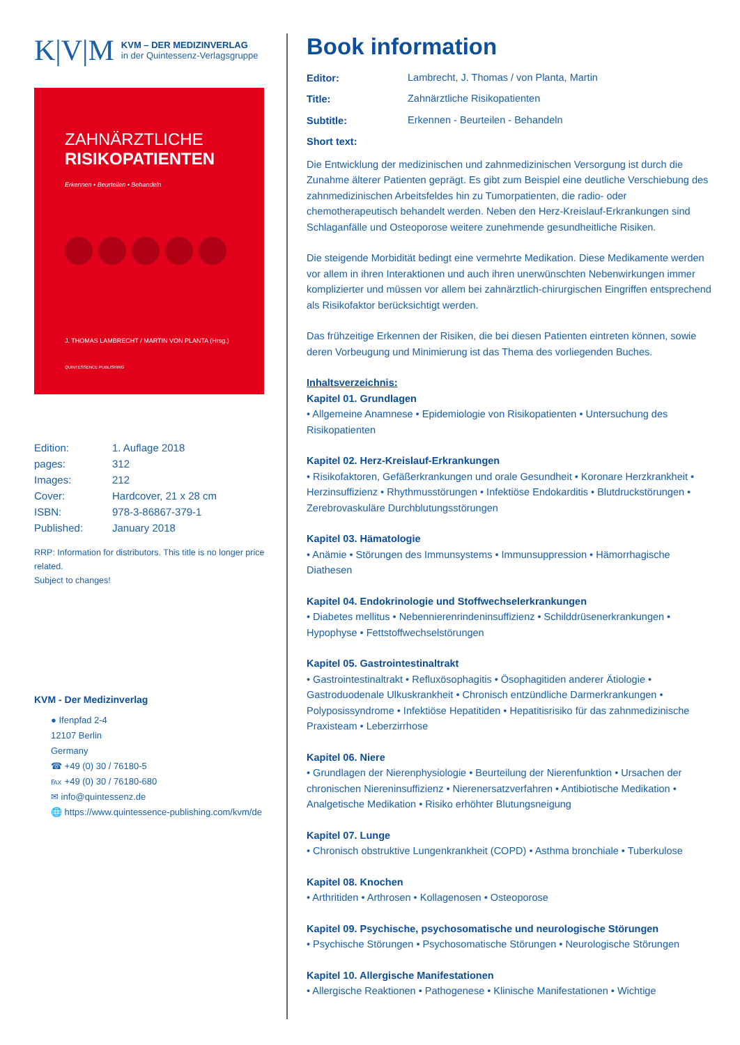K|V|M
KVM – DER MEDIZINVERLAG
in der Quintessenz-Verlagsgruppe
ZAHNÄRZTLICHE
RISIKOPATIENTEN
Erkennen • Beurteilen • Behandeln
J. THOMAS LAMBRECHT / MARTIN VON PLANTA (Hrsg.)
QUINTESSENCE PUBLISHING
| Edition: | 1. Auflage 2018 |
| pages: | 312 |
| Images: | 212 |
| Cover: | Hardcover, 21 x 28 cm |
| ISBN: | 978-3-86867-379-1 |
| Published: | January 2018 |
RRP: Information for distributors. This title is no longer price related.
Subject to changes!
KVM - Der Medizinverlag
● Ifenpfad 2-4
12107 Berlin
Germany
☎ +49 (0) 30 / 76180-5
℻ +49 (0) 30 / 76180-680
✉ info@quintessenz.de
🌐 https://www.quintessence-publishing.com/kvm/de
Book information
| Editor: | Lambrecht, J. Thomas / von Planta, Martin |
| Title: | Zahnärztliche Risikopatienten |
| Subtitle: | Erkennen - Beurteilen - Behandeln |
| Short text: | |
Die Entwicklung der medizinischen und zahnmedizinischen Versorgung ist durch die Zunahme älterer Patienten geprägt. Es gibt zum Beispiel eine deutliche Verschiebung des zahnmedizinischen Arbeitsfeldes hin zu Tumorpatienten, die radio- oder chemotherapeutisch behandelt werden. Neben den Herz-Kreislauf-Erkrankungen sind Schlaganfälle und Osteoporose weitere zunehmende gesundheitliche Risiken.
Die steigende Morbidität bedingt eine vermehrte Medikation. Diese Medikamente werden vor allem in ihren Interaktionen und auch ihren unerwünschten Nebenwirkungen immer komplizierter und müssen vor allem bei zahnärztlich-chirurgischen Eingriffen entsprechend als Risikofaktor berücksichtigt werden.
Das frühzeitige Erkennen der Risiken, die bei diesen Patienten eintreten können, sowie deren Vorbeugung und Minimierung ist das Thema des vorliegenden Buches.
Inhaltsverzeichnis:
Kapitel 01. Grundlagen
• Allgemeine Anamnese • Epidemiologie von Risikopatienten • Untersuchung des Risikopatienten
Kapitel 02. Herz-Kreislauf-Erkrankungen
• Risikofaktoren, Gefäßerkrankungen und orale Gesundheit • Koronare Herzkrankheit • Herzinsuffizienz • Rhythmusstörungen • Infektiöse Endokarditis • Blutdruckstörungen • Zerebrovaskuläre Durchblutungsstörungen
Kapitel 03. Hämatologie
• Anämie • Störungen des Immunsystems • Immunsuppression • Hämorrhagische Diathesen
Kapitel 04. Endokrinologie und Stoffwechselerkrankungen
• Diabetes mellitus • Nebennierenrindeninsuffizienz • Schilddrüsenerkrankungen • Hypophyse • Fettstoffwechselstörungen
Kapitel 05. Gastrointestinaltrakt
• Gastrointestinaltrakt • Refluxösophagitis • Ösophagitiden anderer Ätiologie • Gastroduodenale Ulkuskrankheit • Chronisch entzündliche Darmerkrankungen • Polyposissyndrome • Infektiöse Hepatitiden • Hepatitisrisiko für das zahnmedizinische Praxisteam • Leberzirrhose
Kapitel 06. Niere
• Grundlagen der Nierenphysiologie • Beurteilung der Nierenfunktion • Ursachen der chronischen Niereninsuffizienz • Nierenersatzverfahren • Antibiotische Medikation • Analgetische Medikation • Risiko erhöhter Blutungsneigung
Kapitel 07. Lunge
• Chronisch obstruktive Lungenkrankheit (COPD) • Asthma bronchiale • Tuberkulose
Kapitel 08. Knochen
• Arthritiden • Arthrosen • Kollagenosen • Osteoporose
Kapitel 09. Psychische, psychosomatische und neurologische Störungen
• Psychische Störungen • Psychosomatische Störungen • Neurologische Störungen
Kapitel 10. Allergische Manifestationen
• Allergische Reaktionen • Pathogenese • Klinische Manifestationen • Wichtige